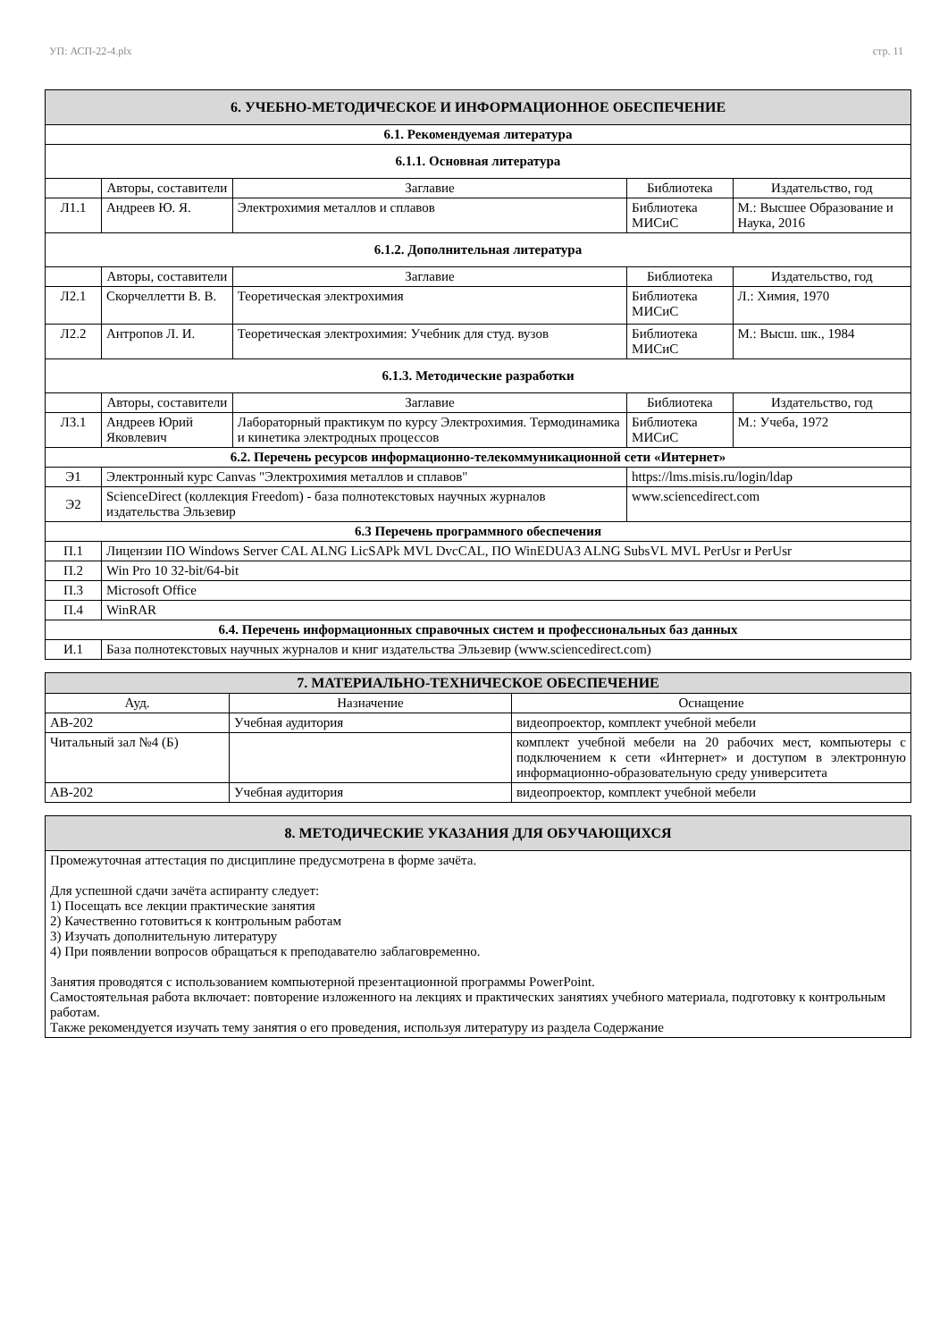УП: АСП-22-4.plx стр. 11
| 6. УЧЕБНО-МЕТОДИЧЕСКОЕ И ИНФОРМАЦИОННОЕ ОБЕСПЕЧЕНИЕ | | | | |
| 6.1. Рекомендуемая литература | | | | |
| 6.1.1. Основная литература | | | | |
| | Авторы, составители | Заглавие | Библиотека | Издательство, год |
| Л1.1 | Андреев Ю. Я. | Электрохимия металлов и сплавов | Библиотека МИСиС | М.: Высшее Образование и Наука, 2016 |
| 6.1.2. Дополнительная литература | | | | |
| | Авторы, составители | Заглавие | Библиотека | Издательство, год |
| Л2.1 | Скорчеллетти В. В. | Теоретическая электрохимия | Библиотека МИСиС | Л.: Химия, 1970 |
| Л2.2 | Антропов Л. И. | Теоретическая электрохимия: Учебник для студ. вузов | Библиотека МИСиС | М.: Высш. шк., 1984 |
| 6.1.3. Методические разработки | | | | |
| | Авторы, составители | Заглавие | Библиотека | Издательство, год |
| Л3.1 | Андреев Юрий Яковлевич | Лабораторный практикум по курсу Электрохимия. Термодинамика и кинетика электродных процессов | Библиотека МИСиС | М.: Учеба, 1972 |
| 6.2. Перечень ресурсов информационно-телекоммуникационной сети «Интернет» | | | | |
| Э1 | Электронный курс Canvas "Электрохимия металлов и сплавов" | | https://lms.misis.ru/login/ldap | |
| Э2 | ScienceDirect (коллекция Freedom) - база полнотекстовых научных журналов издательства Эльзевир | | www.sciencedirect.com | |
| 6.3 Перечень программного обеспечения | | | | |
| П.1 | Лицензии ПО Windows Server CAL ALNG LicSAPk MVL DvcCAL, ПО WinEDUA3 ALNG SubsVL MVL PerUsr и PerUsr | | | |
| П.2 | Win Pro 10 32-bit/64-bit | | | |
| П.3 | Microsoft Office | | | |
| П.4 | WinRAR | | | |
| 6.4. Перечень информационных справочных систем и профессиональных баз данных | | | | |
| И.1 | База полнотекстовых научных журналов и книг издательства Эльзевир (www.sciencedirect.com) | | | |
| 7. МАТЕРИАЛЬНО-ТЕХНИЧЕСКОЕ ОБЕСПЕЧЕНИЕ | | |
| Ауд. | Назначение | Оснащение |
| АВ-202 | Учебная аудитория | видеопроектор, комплект учебной мебели |
| Читальный зал №4 (Б) | | комплект учебной мебели на 20 рабочих мест, компьютеры с подключением к сети «Интернет» и доступом в электронную информационно-образовательную среду университета |
| АВ-202 | Учебная аудитория | видеопроектор, комплект учебной мебели |
| 8. МЕТОДИЧЕСКИЕ УКАЗАНИЯ ДЛЯ ОБУЧАЮЩИХСЯ |
| Промежуточная аттестация по дисциплине предусмотрена в форме зачёта. Для успешной сдачи зачёта аспиранту следует: 1) Посещать все лекции практические занятия 2) Качественно готовиться к контрольным работам 3) Изучать дополнительную литературу 4) При появлении вопросов обращаться к преподавателю заблаговременно. Занятия проводятся с использованием компьютерной презентационной программы PowerPoint. Самостоятельная работа включает: повторение изложенного на лекциях и практических занятиях учебного материала, подготовку к контрольным работам. Также рекомендуется изучать тему занятия о его проведения, используя литературу из раздела Содержание |